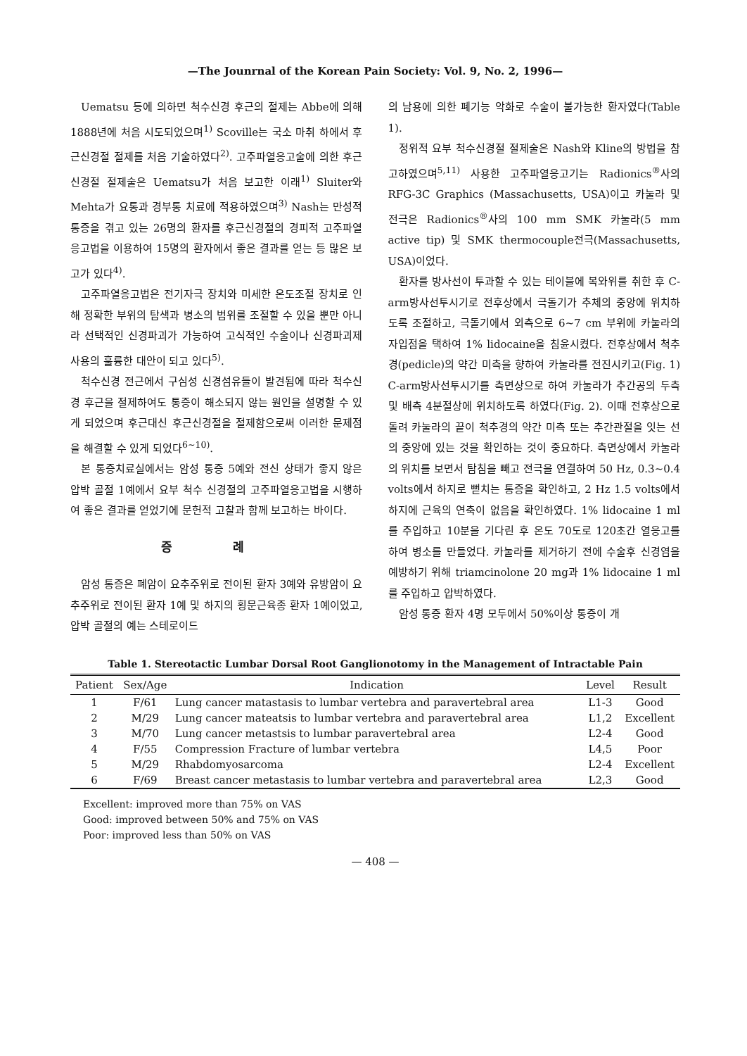—The Jounrnal of the Korean Pain Society: Vol. 9, No. 2, 1996—
Uematsu 등에 의하면 척수신경 후근의 절제는 Abbe에 의해 1888년에 처음 시도되었으며<sup>1)</sup> Scoville는 국소 마취 하에서 후근신경절 절제를 처음 기술하였다<sup>2)</sup>. 고주파열응고술에 의한 후근신경절 절제술은 Uematsu가 처음 보고한 이래<sup>1)</sup> Sluiter와 Mehta가 요통과 경부통 치료에 적용하였으며<sup>3)</sup> Nash는 만성적 통증을 겪고 있는 26명의 환자를 후근신경절의 경피적 고주파열응고법을 이용하여 15명의 환자에서 좋은 결과를 얻는 등 많은 보고가 있다<sup>4)</sup>.
고주파열응고법은 전기자극 장치와 미세한 온도조절 장치로 인해 정확한 부위의 탐색과 병소의 범위를 조절할 수 있을 뿐만 아니라 선택적인 신경파괴가 가능하여 고식적인 수술이나 신경파괴제 사용의 훌륭한 대안이 되고 있다<sup>5)</sup>.
척수신경 전근에서 구심성 신경섬유들이 발견됨에 따라 척수신경 후근을 절제하여도 통증이 해소되지 않는 원인을 설명할 수 있게 되었으며 후근대신 후근신경절을 절제함으로써 이러한 문제점을 해결할 수 있게 되었다<sup>6~10)</sup>.
본 통증치료실에서는 암성 통증 5예와 전신 상태가 좋지 않은 압박 골절 1예에서 요부 척수 신경절의 고주파열응고법을 시행하여 좋은 결과를 얻었기에 문헌적 고찰과 함께 보고하는 바이다.
증 례
암성 통증은 폐암이 요추주위로 전이된 환자 3예와 유방암이 요추주위로 전이된 환자 1예 및 하지의 횡문근육종 환자 1예이었고, 압박 골절의 예는 스테로이드
의 남용에 의한 폐기능 악화로 수술이 불가능한 환자였다(Table 1).
정위적 요부 척수신경절 절제술은 Nash와 Kline의 방법을 참고하였으며<sup>5,11)</sup> 사용한 고주파열응고기는 Radionics<sup>®</sup>사의 RFG-3C Graphics (Massachusetts, USA)이고 카눌라 및 전극은 Radionics<sup>®</sup>사의 100 mm SMK 카눌라(5 mm active tip) 및 SMK thermocouple전극(Massachusetts, USA)이었다.
환자를 방사선이 투과할 수 있는 테이블에 복와위를 취한 후 C-arm방사선투시기로 전후상에서 극돌기가 추체의 중앙에 위치하도록 조절하고, 극돌기에서 외측으로 6~7 cm 부위에 카눌라의 자입점을 택하여 1% lidocaine을 침윤시켰다. 전후상에서 척추경(pedicle)의 약간 미측을 향하여 카눌라를 전진시키고(Fig. 1) C-arm방사선투시기를 측면상으로 하여 카눌라가 추간공의 두측 및 배측 4분절상에 위치하도록 하였다(Fig. 2). 이때 전후상으로 돌려 카눌라의 끝이 척추경의 약간 미측 또는 추간관절을 잇는 선의 중앙에 있는 것을 확인하는 것이 중요하다. 측면상에서 카눌라의 위치를 보면서 탐침을 빼고 전극을 연결하여 50 Hz, 0.3~0.4 volts에서 하지로 뻗치는 통증을 확인하고, 2 Hz 1.5 volts에서 하지에 근육의 연축이 없음을 확인하였다. 1% lidocaine 1 ml를 주입하고 10분을 기다린 후 온도 70도로 120초간 열응고를 하여 병소를 만들었다. 카눌라를 제거하기 전에 수술후 신경염을 예방하기 위해 triamcinolone 20 mg과 1% lidocaine 1 ml를 주입하고 압박하였다.
암성 통증 환자 4명 모두에서 50%이상 통증이 개
Table 1. Stereotactic Lumbar Dorsal Root Ganglionotomy in the Management of Intractable Pain
| Patient | Sex/Age | Indication | Level | Result |
| --- | --- | --- | --- | --- |
| 1 | F/61 | Lung cancer matastasis to lumbar vertebra and paravertebral area | L1-3 | Good |
| 2 | M/29 | Lung cancer mateatsis to lumbar vertebra and paravertebral area | L1,2 | Excellent |
| 3 | M/70 | Lung cancer metastsis to lumbar paravertebral area | L2-4 | Good |
| 4 | F/55 | Compression Fracture of lumbar vertebra | L4,5 | Poor |
| 5 | M/29 | Rhabdomyosarcoma | L2-4 | Excellent |
| 6 | F/69 | Breast cancer metastasis to lumbar vertebra and paravertebral area | L2,3 | Good |
Excellent: improved more than 75% on VAS
Good: improved between 50% and 75% on VAS
Poor: improved less than 50% on VAS
— 408 —